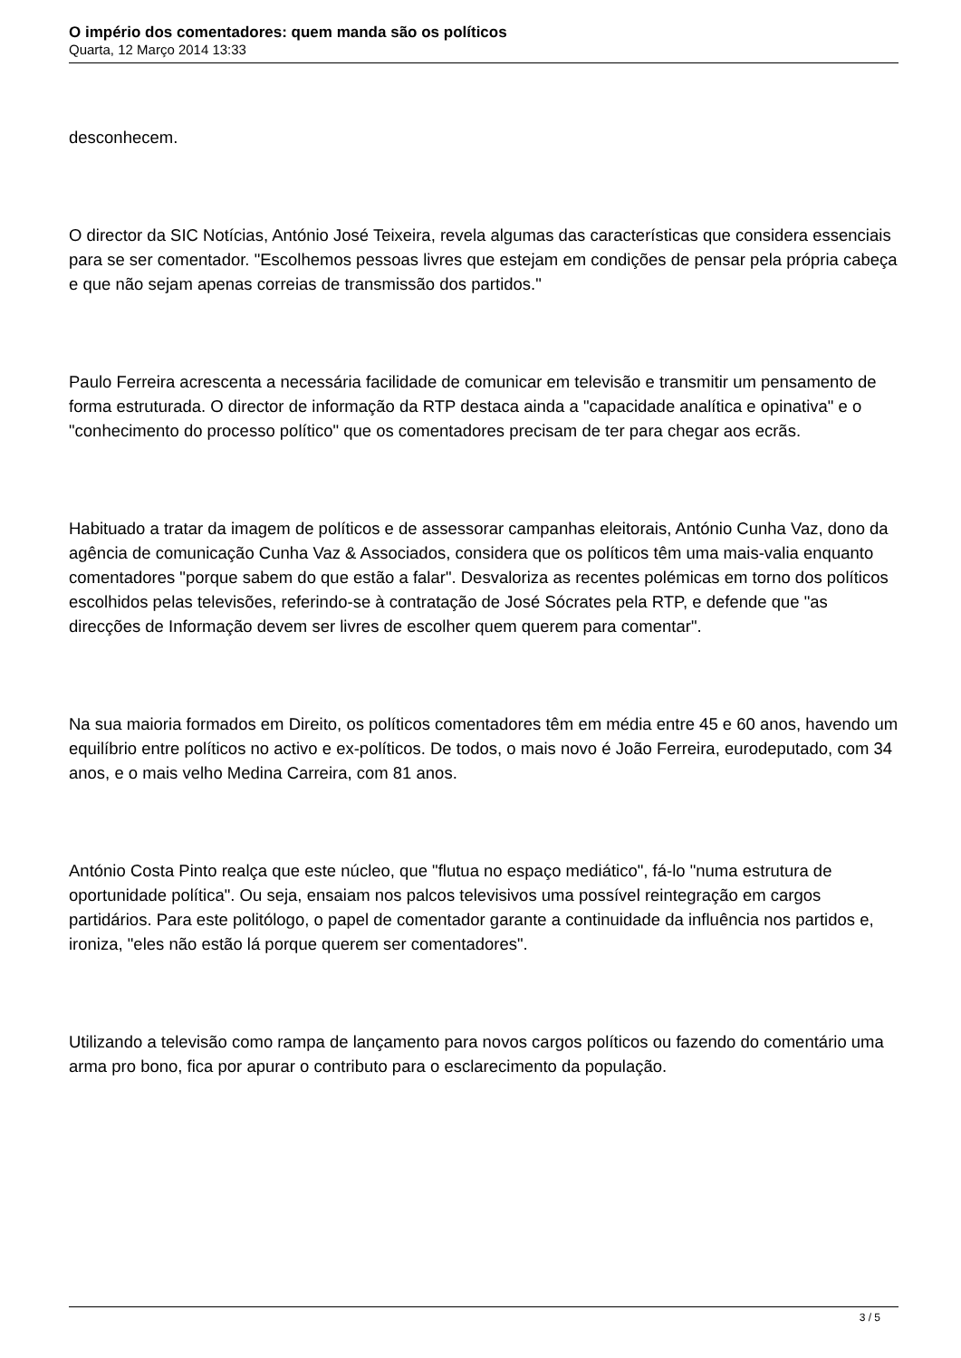O império dos comentadores: quem manda são os políticos
Quarta, 12 Março 2014 13:33
desconhecem.
O director da SIC Notícias, António José Teixeira, revela algumas das características que considera essenciais para se ser comentador. "Escolhemos pessoas livres que estejam em condições de pensar pela própria cabeça e que não sejam apenas correias de transmissão dos partidos."
Paulo Ferreira acrescenta a necessária facilidade de comunicar em televisão e transmitir um pensamento de forma estruturada. O director de informação da RTP destaca ainda a "capacidade analítica e opinativa" e o "conhecimento do processo político" que os comentadores precisam de ter para chegar aos ecrãs.
Habituado a tratar da imagem de políticos e de assessorar campanhas eleitorais, António Cunha Vaz, dono da agência de comunicação Cunha Vaz & Associados, considera que os políticos têm uma mais-valia enquanto comentadores "porque sabem do que estão a falar". Desvaloriza as recentes polémicas em torno dos políticos escolhidos pelas televisões, referindo-se à contratação de José Sócrates pela RTP, e defende que "as direcções de Informação devem ser livres de escolher quem querem para comentar".
Na sua maioria formados em Direito, os políticos comentadores têm em média entre 45 e 60 anos, havendo um equilíbrio entre políticos no activo e ex-políticos. De todos, o mais novo é João Ferreira, eurodeputado, com 34 anos, e o mais velho Medina Carreira, com 81 anos.
António Costa Pinto realça que este núcleo, que "flutua no espaço mediático", fá-lo "numa estrutura de oportunidade política". Ou seja, ensaiam nos palcos televisivos uma possível reintegração em cargos partidários. Para este politólogo, o papel de comentador garante a continuidade da influência nos partidos e, ironiza, "eles não estão lá porque querem ser comentadores".
Utilizando a televisão como rampa de lançamento para novos cargos políticos ou fazendo do comentário uma arma pro bono, fica por apurar o contributo para o esclarecimento da população.
3 / 5